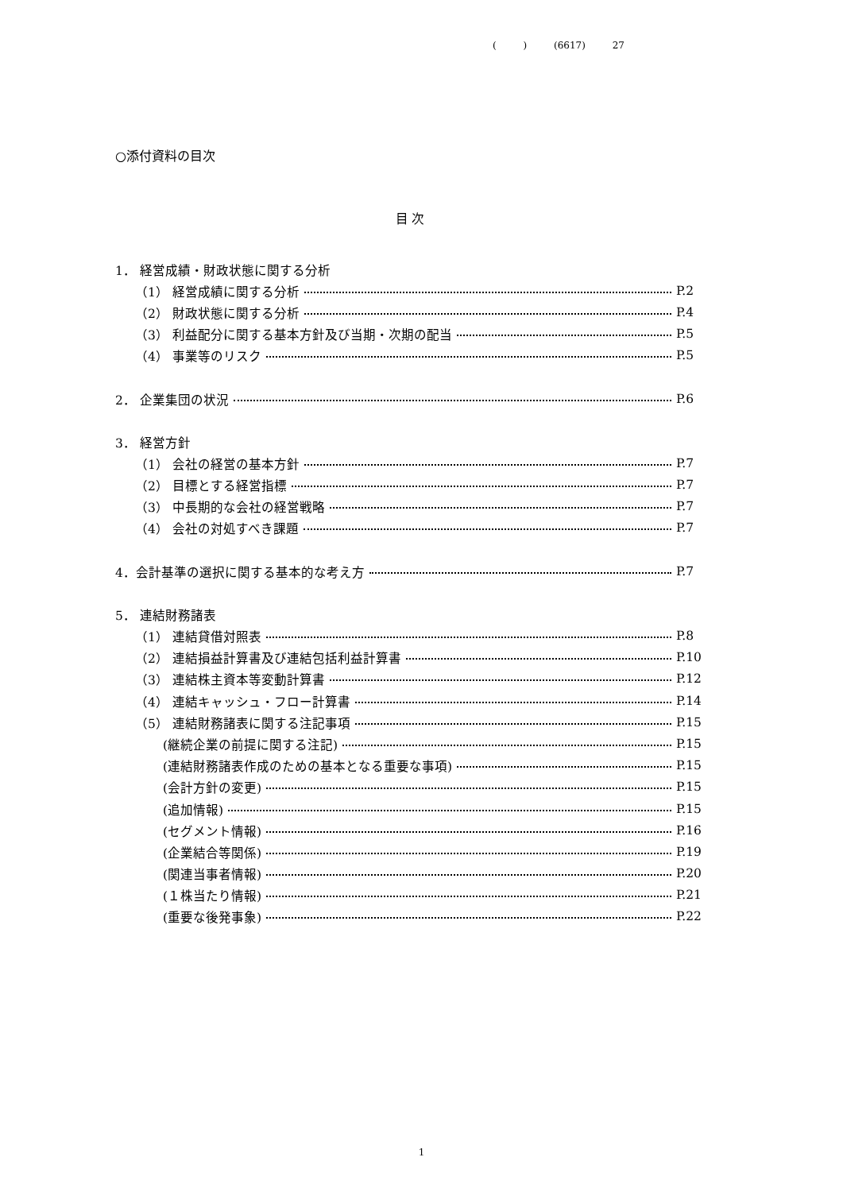( ) (6617) 27
○添付資料の目次
目 次
1． 経営成績・財政状態に関する分析
（1） 経営成績に関する分析 P.2
（2） 財政状態に関する分析 P.4
（3） 利益配分に関する基本方針及び当期・次期の配当 P.5
（4） 事業等のリスク P.5
2． 企業集団の状況 P.6
3． 経営方針
（1） 会社の経営の基本方針 P.7
（2） 目標とする経営指標 P.7
（3） 中長期的な会社の経営戦略 P.7
（4） 会社の対処すべき課題 P.7
4．会計基準の選択に関する基本的な考え方 P.7
5． 連結財務諸表
（1） 連結貸借対照表 P.8
（2） 連結損益計算書及び連結包括利益計算書 P.10
（3） 連結株主資本等変動計算書 P.12
（4） 連結キャッシュ・フロー計算書 P.14
（5） 連結財務諸表に関する注記事項 P.15
(継続企業の前提に関する注記) P.15
(連結財務諸表作成のための基本となる重要な事項) P.15
(会計方針の変更) P.15
(追加情報) P.15
(セグメント情報) P.16
(企業結合等関係) P.19
(関連当事者情報) P.20
(１株当たり情報) P.21
(重要な後発事象) P.22
1